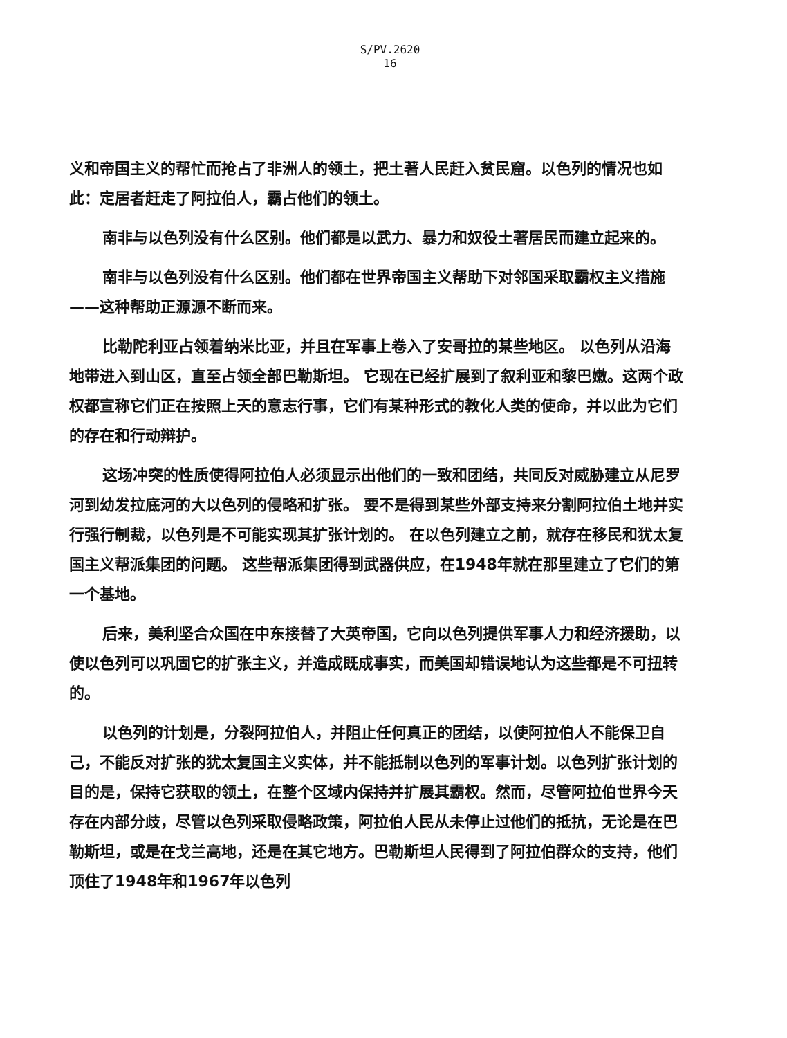S/PV.2620
16
义和帝国主义的帮忙而抢占了非洲人的领土，把土著人民赶入贫民窟。以色列的情况也如此：定居者赶走了阿拉伯人，霸占他们的领土。
南非与以色列没有什么区别。他们都是以武力、暴力和奴役土著居民而建立起来的。
南非与以色列没有什么区别。他们都在世界帝国主义帮助下对邻国采取霸权主义措施——这种帮助正源源不断而来。
比勒陀利亚占领着纳米比亚，并且在军事上卷入了安哥拉的某些地区。 以色列从沿海地带进入到山区，直至占领全部巴勒斯坦。 它现在已经扩展到了叙利亚和黎巴嫩。这两个政权都宣称它们正在按照上天的意志行事，它们有某种形式的教化人类的使命，并以此为它们的存在和行动辩护。
这场冲突的性质使得阿拉伯人必须显示出他们的一致和团结，共同反对威胁建立从尼罗河到幼发拉底河的大以色列的侵略和扩张。 要不是得到某些外部支持来分割阿拉伯土地并实行强行制裁，以色列是不可能实现其扩张计划的。 在以色列建立之前，就存在移民和犹太复国主义帮派集团的问题。 这些帮派集团得到武器供应，在1948年就在那里建立了它们的第一个基地。
后来，美利坚合众国在中东接替了大英帝国，它向以色列提供军事人力和经济援助，以使以色列可以巩固它的扩张主义，并造成既成事实，而美国却错误地认为这些都是不可扭转的。
以色列的计划是，分裂阿拉伯人，并阻止任何真正的团结，以使阿拉伯人不能保卫自己，不能反对扩张的犹太复国主义实体，并不能抵制以色列的军事计划。以色列扩张计划的目的是，保持它获取的领土，在整个区域内保持并扩展其霸权。然而，尽管阿拉伯世界今天存在内部分歧，尽管以色列采取侵略政策，阿拉伯人民从未停止过他们的抵抗，无论是在巴勒斯坦，或是在戈兰高地，还是在其它地方。巴勒斯坦人民得到了阿拉伯群众的支持，他们顶住了1948年和1967年以色列